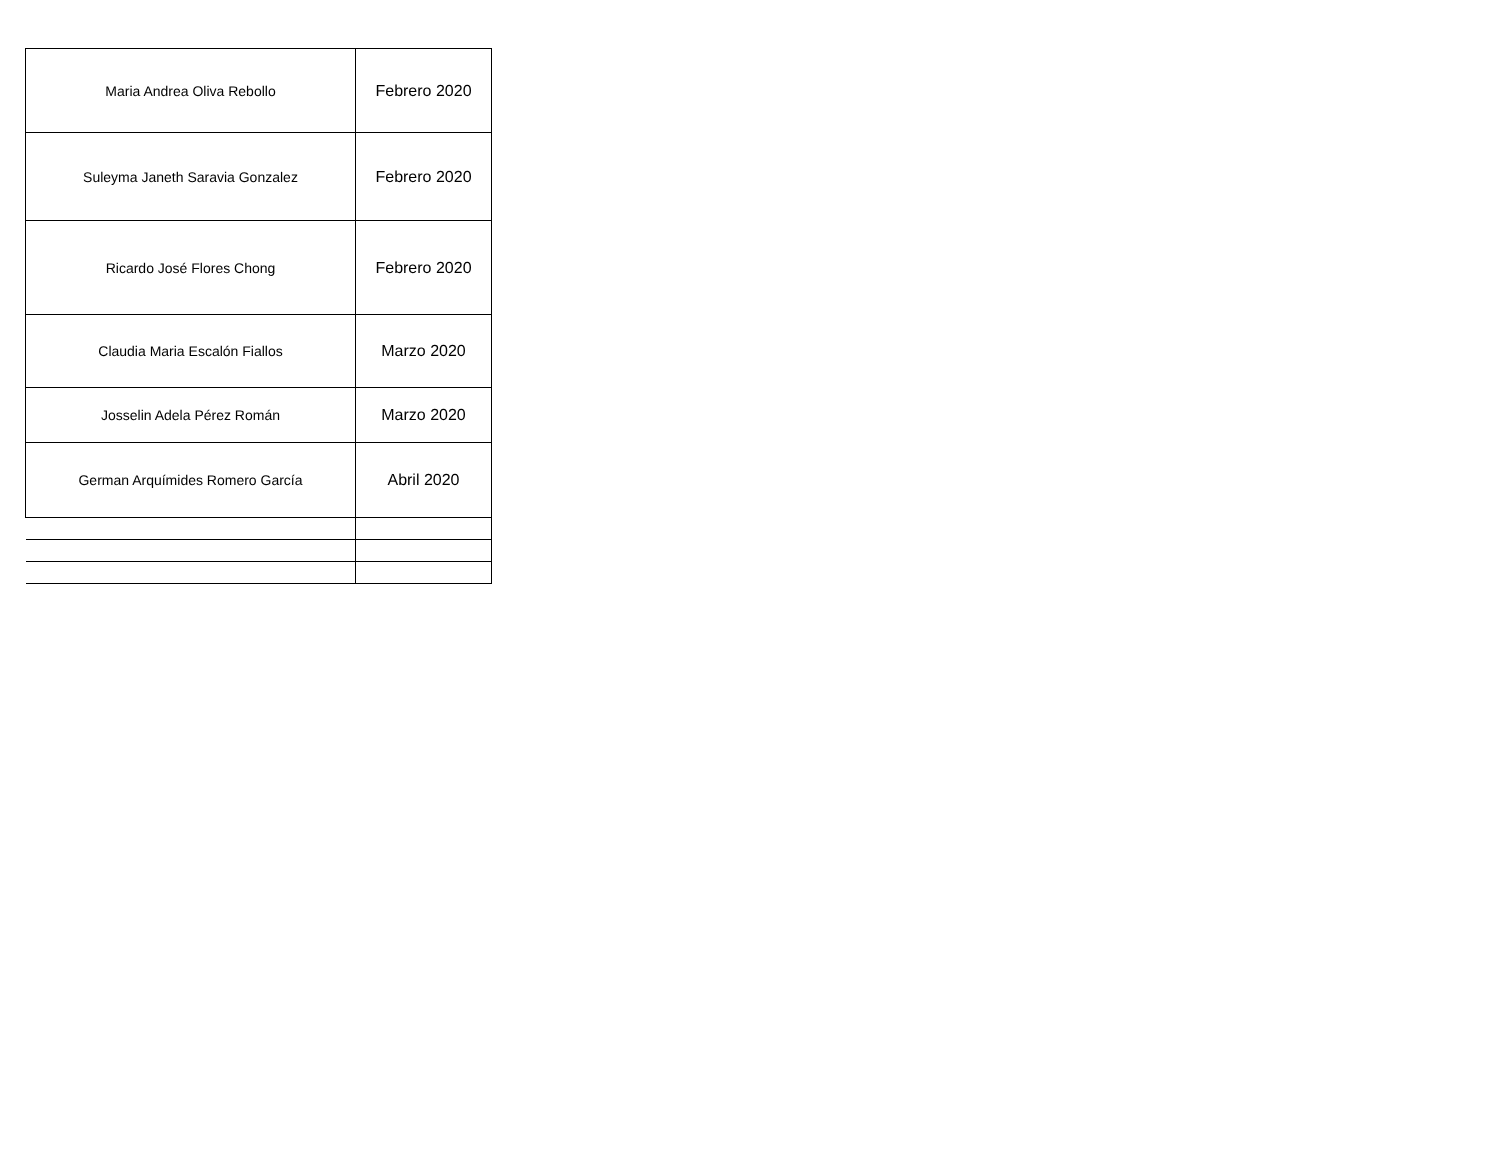| Maria Andrea Oliva Rebollo | Febrero 2020 |
| Suleyma Janeth Saravia Gonzalez | Febrero 2020 |
| Ricardo José Flores Chong | Febrero 2020 |
| Claudia Maria Escalón Fiallos | Marzo 2020 |
| Josselin Adela Pérez Román | Marzo 2020 |
| German Arquímides Romero García | Abril 2020 |